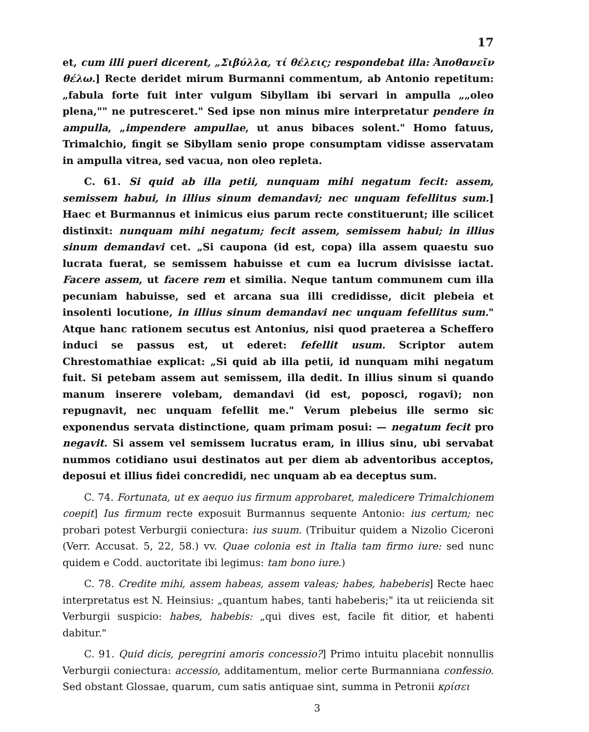17
et, cum illi pueri dicerent, „Σιβύλλα, τί θέλεις; respondebat illa: Ἀποθανεῖν θέλω.] Recte deridet mirum Burmanni commentum, ab Antonio repetitum: „fabula forte fuit inter vulgum Sibyllam ibi servari in ampulla „„oleo plena,"" ne putresceret." Sed ipse non minus mire interpretatur pendere in ampulla, „impendere ampullae, ut anus bibaces solent." Homo fatuus, Trimalchio, fingit se Sibyllam senio prope consumptam vidisse asservatam in ampulla vitrea, sed vacua, non oleo repleta.
C. 61. Si quid ab illa petii, nunquam mihi negatum fecit: assem, semissem habui, in illius sinum demandavi; nec unquam fefellitus sum.] Haec et Burmannus et inimicus eius parum recte constituerunt; ille scilicet distinxit: nunquam mihi negatum; fecit assem, semissem habui; in illius sinum demandavi cet. „Si caupona (id est, copa) illa assem quaestu suo lucrata fuerat, se semissem habuisse et cum ea lucrum divisisse iactat. Facere assem, ut facere rem et similia. Neque tantum communem cum illa pecuniam habuisse, sed et arcana sua illi credidisse, dicit plebeia et insolenti locutione, in illius sinum demandavi nec unquam fefellitus sum." Atque hanc rationem secutus est Antonius, nisi quod praeterea a Scheffero induci se passus est, ut ederet: fefellit usum. Scriptor autem Chrestomathiae explicat: „Si quid ab illa petii, id nunquam mihi negatum fuit. Si petebam assem aut semissem, illa dedit. In illius sinum si quando manum inserere volebam, demandavi (id est, poposci, rogavi); non repugnavit, nec unquam fefellit me." Verum plebeius ille sermo sic exponendus servata distinctione, quam primam posui: — negatum fecit pro negavit. Si assem vel semissem lucratus eram, in illius sinu, ubi servabat nummos cotidiano usui destinatos aut per diem ab adventoribus acceptos, deposui et illius fidei concredidi, nec unquam ab ea deceptus sum.
C. 74. Fortunata, ut ex aequo ius firmum approbaret, maledicere Trimalchionem coepit] Ius firmum recte exposuit Burmannus sequente Antonio: ius certum; nec probari potest Verburgii coniectura: ius suum. (Tribuitur quidem a Nizolio Ciceroni (Verr. Accusat. 5, 22, 58.) vv. Quae colonia est in Italia tam firmo iure: sed nunc quidem e Codd. auctoritate ibi legimus: tam bono iure.)
C. 78. Credite mihi, assem habeas, assem valeas; habes, habeberis] Recte haec interpretatus est N. Heinsius: „quantum habes, tanti habeberis;" ita ut reiicienda sit Verburgii suspicio: habes, habebis: „qui dives est, facile fit ditior, et habenti dabitur."
C. 91. Quid dicis, peregrini amoris concessio?] Primo intuitu placebit nonnullis Verburgii coniectura: accessio, additamentum, melior certe Burmanniana confessio. Sed obstant Glossae, quarum, cum satis antiquae sint, summa in Petronii κρίσει
3